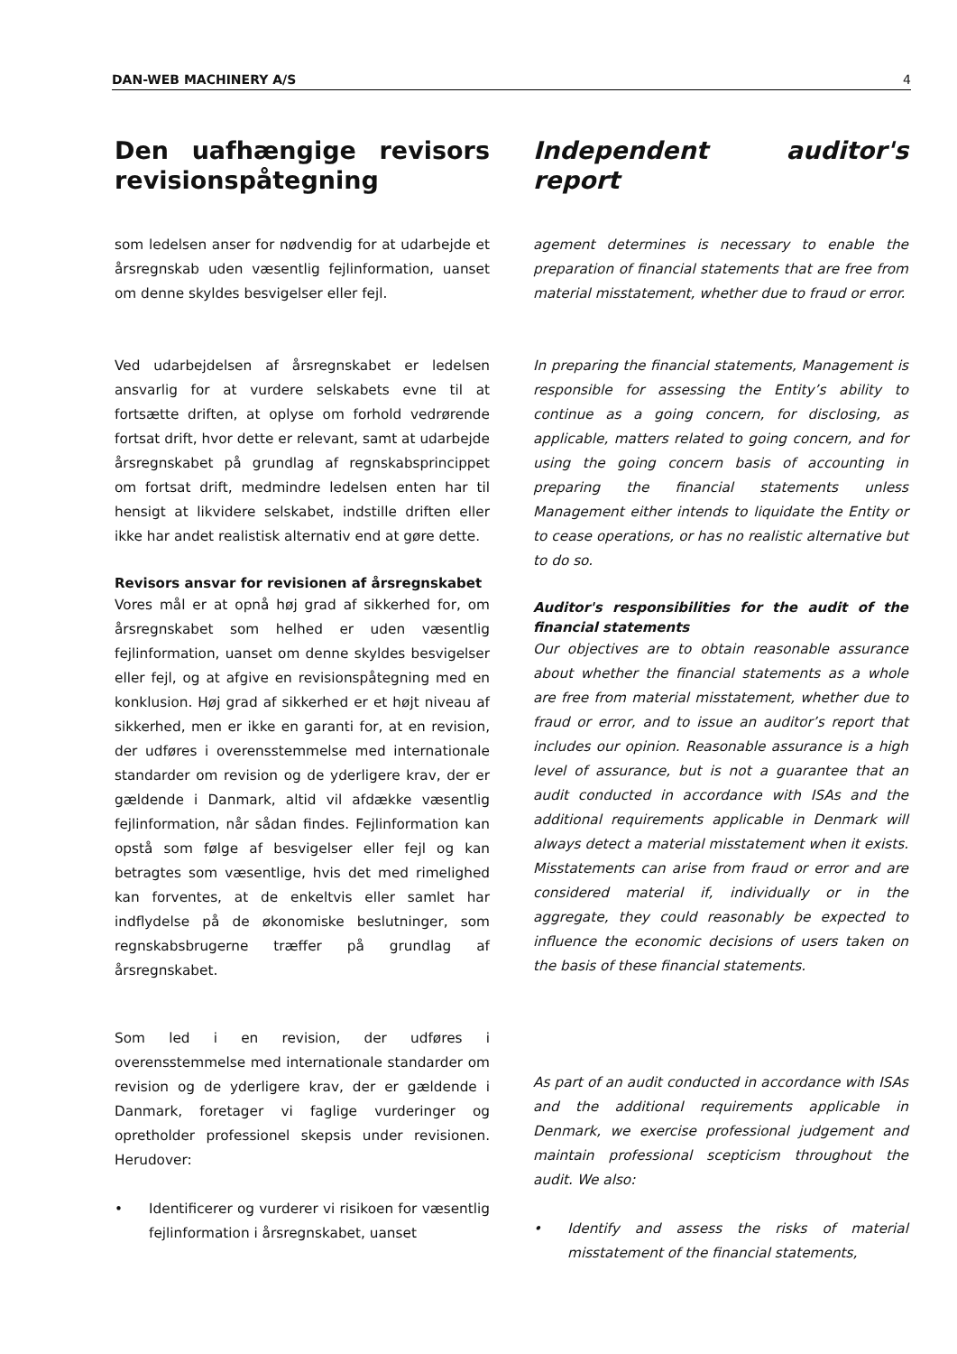DAN-WEB MACHINERY A/S 4
Den uafhængige revisors revisionspåtegning
som ledelsen anser for nødvendig for at udarbejde et årsregnskab uden væsentlig fejlinformation, uanset om denne skyldes besvigelser eller fejl.
Ved udarbejdelsen af årsregnskabet er ledelsen ansvarlig for at vurdere selskabets evne til at fortsætte driften, at oplyse om forhold vedrørende fortsat drift, hvor dette er relevant, samt at udarbejde årsregnskabet på grundlag af regnskabsprincippet om fortsat drift, medmindre ledelsen enten har til hensigt at likvidere selskabet, indstille driften eller ikke har andet realistisk alternativ end at gøre dette.
Revisors ansvar for revisionen af årsregnskabet
Vores mål er at opnå høj grad af sikkerhed for, om årsregnskabet som helhed er uden væsentlig fejlinformation, uanset om denne skyldes besvigelser eller fejl, og at afgive en revisionspåtegning med en konklusion. Høj grad af sikkerhed er et højt niveau af sikkerhed, men er ikke en garanti for, at en revision, der udføres i overensstemmelse med internationale standarder om revision og de yderligere krav, der er gældende i Danmark, altid vil afdække væsentlig fejlinformation, når sådan findes. Fejlinformation kan opstå som følge af besvigelser eller fejl og kan betragtes som væsentlige, hvis det med rimelighed kan forventes, at de enkeltvis eller samlet har indflydelse på de økonomiske beslutninger, som regnskabsbrugerne træffer på grundlag af årsregnskabet.
Som led i en revision, der udføres i overensstemmelse med internationale standarder om revision og de yderligere krav, der er gældende i Danmark, foretager vi faglige vurderinger og opretholder professionel skepsis under revisionen. Herudover:
• Identificerer og vurderer vi risikoen for væsentlig fejlinformation i årsregnskabet, uanset
Independent auditor's report
agement determines is necessary to enable the preparation of financial statements that are free from material misstatement, whether due to fraud or error.
In preparing the financial statements, Management is responsible for assessing the Entity’s ability to continue as a going concern, for disclosing, as applicable, matters related to going concern, and for using the going concern basis of accounting in preparing the financial statements unless Management either intends to liquidate the Entity or to cease operations, or has no realistic alternative but to do so.
Auditor's responsibilities for the audit of the financial statements
Our objectives are to obtain reasonable assurance about whether the financial statements as a whole are free from material misstatement, whether due to fraud or error, and to issue an auditor’s report that includes our opinion. Reasonable assurance is a high level of assurance, but is not a guarantee that an audit conducted in accordance with ISAs and the additional requirements applicable in Denmark will always detect a material misstatement when it exists. Misstatements can arise from fraud or error and are considered material if, individually or in the aggregate, they could reasonably be expected to influence the economic decisions of users taken on the basis of these financial statements.
As part of an audit conducted in accordance with ISAs and the additional requirements applicable in Denmark, we exercise professional judgement and maintain professional scepticism throughout the audit. We also:
• Identify and assess the risks of material misstatement of the financial statements,